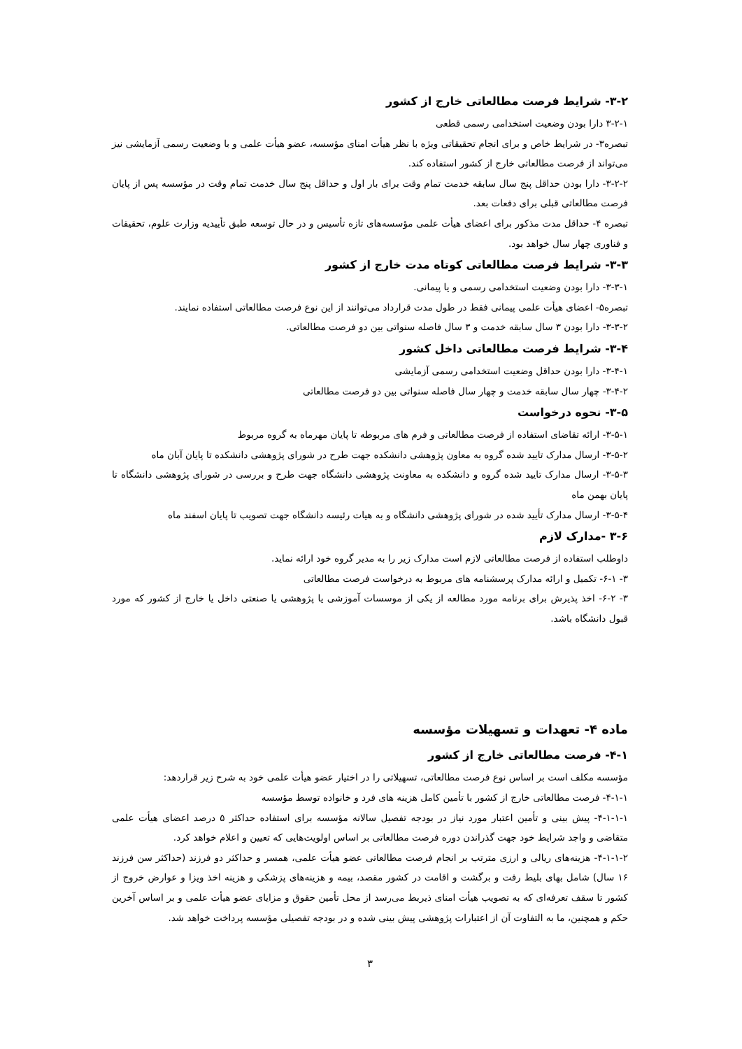۳-۲- شرایط فرصت مطالعاتی خارج از کشور
۳-۲-۱ دارا بودن وضعیت استخدامی رسمی قطعی
تبصره۳- در شرایط خاص و برای انجام تحقیقاتی ویژه با نظر هیأت امنای مؤسسه، عضو هیأت علمی و با وضعیت رسمی آزمایشی نیز می‌تواند از فرصت مطالعاتی خارج از کشور استفاده کند.
۳-۲-۲- دارا بودن حداقل پنج سال سابقه خدمت تمام وقت برای بار اول و حداقل پنج سال خدمت تمام وقت در مؤسسه پس از پایان فرصت مطالعاتی قبلی برای دفعات بعد.
تبصره ۴- حداقل مدت مذکور برای اعضای هیأت علمی مؤسسه‌های تازه تأسیس و در حال توسعه طبق تأییدیه وزارت علوم، تحقیقات و فناوری چهار سال خواهد بود.
۳-۳- شرایط فرصت مطالعاتی کوتاه مدت خارج از کشور
۳-۳-۱- دارا بودن وضعیت استخدامی رسمی و یا پیمانی.
تبصره۵- اعضای هیأت علمی پیمانی فقط در طول مدت قرارداد می‌توانند از این نوع فرصت مطالعاتی استفاده نمایند.
۳-۳-۲- دارا بودن ۳ سال سابقه خدمت و ۳ سال فاصله سنواتی بین دو فرصت مطالعاتی.
۳-۴- شرایط فرصت مطالعاتی داخل کشور
۳-۴-۱- دارا بودن حداقل وضعیت استخدامی رسمی آزمایشی
۳-۴-۲- چهار سال سابقه خدمت و چهار سال فاصله سنواتی بین دو فرصت مطالعاتی
۳-۵- نحوه درخواست
۳-۵-۱- ارائه تقاضای استفاده از فرصت مطالعاتی و فرم های مربوطه تا پایان مهرماه به گروه مربوط
۳-۵-۲- ارسال مدارک تایید شده گروه به معاون پژوهشی دانشکده جهت طرح در شورای پژوهشی دانشکده تا پایان آبان ماه
۳-۵-۳- ارسال مدارک تایید شده گروه و دانشکده به معاونت پژوهشی دانشگاه جهت طرح و بررسی در شورای پژوهشی دانشگاه تا پایان بهمن ماه
۳-۵-۴- ارسال مدارک تأیید شده در شورای پژوهشی دانشگاه و به هیات رئیسه دانشگاه جهت تصویب تا پایان اسفند ماه
۳-۶ -مدارک لازم
داوطلب استفاده از فرصت مطالعاتی لازم است مدارک زیر را به مدیر گروه خود ارائه نماید.
۳- ۶-۱- تکمیل و ارائه مدارک پرسشنامه های مربوط به درخواست فرصت مطالعاتی
۳- ۶-۲- اخذ پذیرش برای برنامه مورد مطالعه از یکی از موسسات آموزشی یا پژوهشی یا صنعتی داخل یا خارج از کشور که مورد قبول دانشگاه باشد.
ماده ۴- تعهدات و تسهیلات مؤسسه
۴-۱- فرصت مطالعاتی خارج از کشور
مؤسسه مکلف است بر اساس نوع فرصت مطالعاتی، تسهیلاتی را در اختیار عضو هیأت علمی خود به شرح زیر قراردهد:
۴-۱-۱- فرصت مطالعاتی خارج از کشور با تأمین کامل هزینه های فرد و خانواده توسط مؤسسه
۴-۱-۱-۱- پیش بینی و تأمین اعتبار مورد نیاز در بودجه تفصیل سالانه مؤسسه برای استفاده حداکثر ۵ درصد اعضای هیأت علمی متقاضی و واجد شرایط خود جهت گذراندن دوره فرصت مطالعاتی بر اساس اولویت‌هایی که تعیین و اعلام خواهد کرد.
۴-۱-۱-۲- هزینه‌های ریالی و ارزی مترتب بر انجام فرصت مطالعاتی عضو هیأت علمی، همسر و حداکثر دو فرزند (حداکثر سن فرزند ۱۶ سال) شامل بهای بلیط رفت و برگشت و اقامت در کشور مقصد، بیمه و هزینه‌های پزشکی و هزینه اخذ ویزا و عوارض خروج از کشور تا سقف تعرفه‌ای که به تصویب هیأت امنای ذیربط می‌رسد از محل تأمین حقوق و مزایای عضو هیأت علمی و بر اساس آخرین حکم و همچنین، ما به التفاوت آن از اعتبارات پژوهشی پیش بینی شده و در بودجه تفصیلی مؤسسه پرداخت خواهد شد.
۳